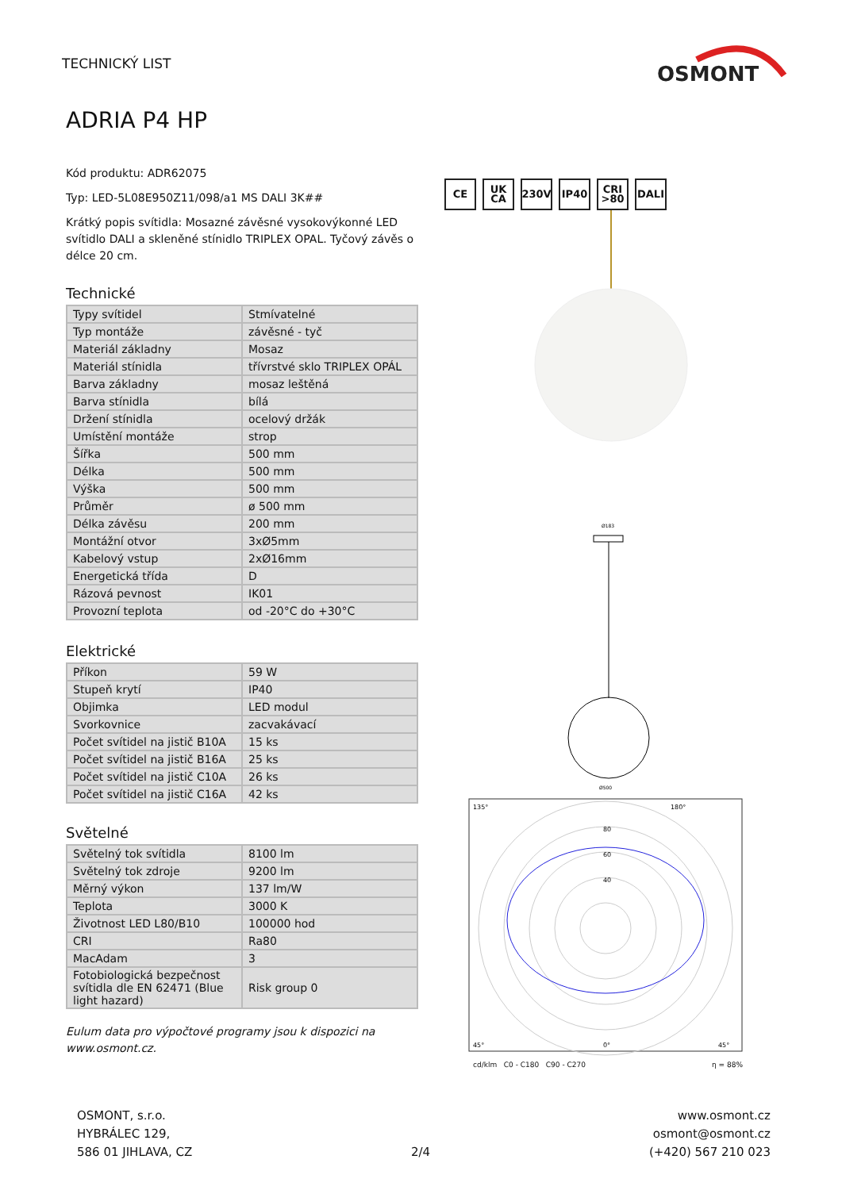TECHNICKÝ LIST
OSMONT
ADRIA P4 HP
Kód produktu: ADR62075
Typ: LED-5L08E950Z11/098/a1 MS DALI 3K##
Krátký popis svítidla: Mosazné závěsné vysokovýkonné LED svítidlo DALI a skleněné stínidlo TRIPLEX OPAL. Tyčový závěs o délce 20 cm.
Technické
| Typy svítidel | Stmívatelné |
| Typ montáže | závěsné - tyč |
| Materiál základny | Mosaz |
| Materiál stínidla | třívrstvé sklo TRIPLEX OPÁL |
| Barva základny | mosaz leštěná |
| Barva stínidla | bílá |
| Držení stínidla | ocelový držák |
| Umístění montáže | strop |
| Šířka | 500 mm |
| Délka | 500 mm |
| Výška | 500 mm |
| Průměr | ø 500 mm |
| Délka závěsu | 200 mm |
| Montážní otvor | 3xØ5mm |
| Kabelový vstup | 2xØ16mm |
| Energetická třída | D |
| Rázová pevnost | IK01 |
| Provozní teplota | od -20°C do +30°C |
Elektrické
| Příkon | 59 W |
| Stupeň krytí | IP40 |
| Objimka | LED modul |
| Svorkovnice | zacvakávací |
| Počet svítidel na jistič B10A | 15 ks |
| Počet svítidel na jistič B16A | 25 ks |
| Počet svítidel na jistič C10A | 26 ks |
| Počet svítidel na jistič C16A | 42 ks |
Světelné
| Světelný tok svítidla | 8100 lm |
| Světelný tok zdroje | 9200 lm |
| Měrný výkon | 137 lm/W |
| Teplota | 3000 K |
| Životnost LED L80/B10 | 100000 hod |
| CRI | Ra80 |
| MacAdam | 3 |
| Fotobiologická bezpečnost svítidla dle EN 62471 (Blue light hazard) | Risk group 0 |
Eulum data pro výpočtové programy jsou k dispozici na www.osmont.cz.
CE UK CA 230V IP40 CRI >80 DALI
Ø183
Ø500
135°
180°
80
60
40
45°
0°
45°
cd/klm C0 - C180 C90 - C270 η = 88%
OSMONT, s.r.o.
HYBRÁLEC 129,
586 01 JIHLAVA, CZ
2/4 www.osmont.cz
osmont@osmont.cz
(+420) 567 210 023